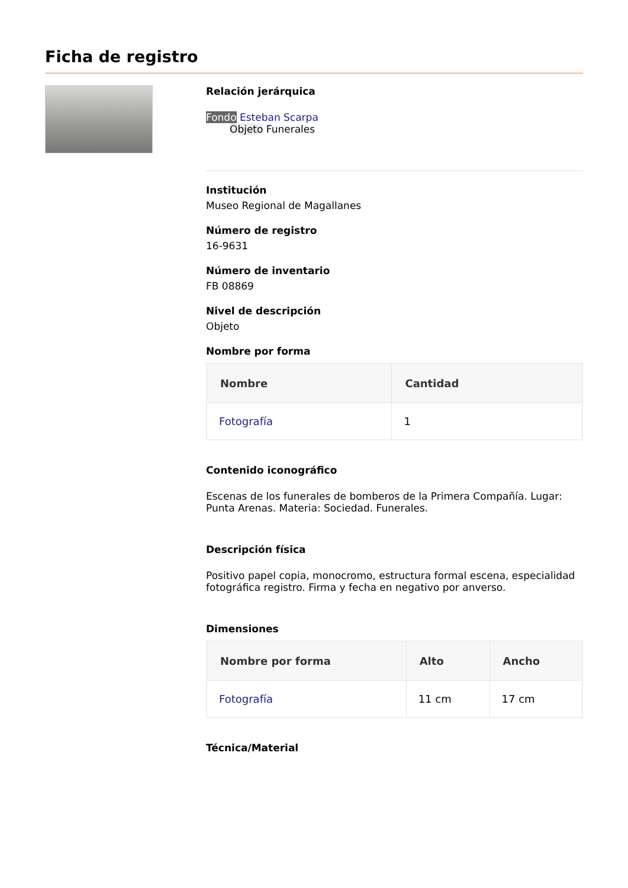Ficha de registro
Relación jerárquica
Fondo Esteban Scarpa
Objeto Funerales
Institución
Museo Regional de Magallanes
Número de registro
16-9631
Número de inventario
FB 08869
Nivel de descripción
Objeto
Nombre por forma
| Nombre | Cantidad |
| --- | --- |
| Fotografía | 1 |
Contenido iconográfico
Escenas de los funerales de bomberos de la Primera Compañía. Lugar: Punta Arenas. Materia: Sociedad. Funerales.
Descripción física
Positivo papel copia, monocromo, estructura formal escena, especialidad fotográfica registro. Firma y fecha en negativo por anverso.
Dimensiones
| Nombre por forma | Alto | Ancho |
| --- | --- | --- |
| Fotografía | 11 cm | 17 cm |
Técnica/Material